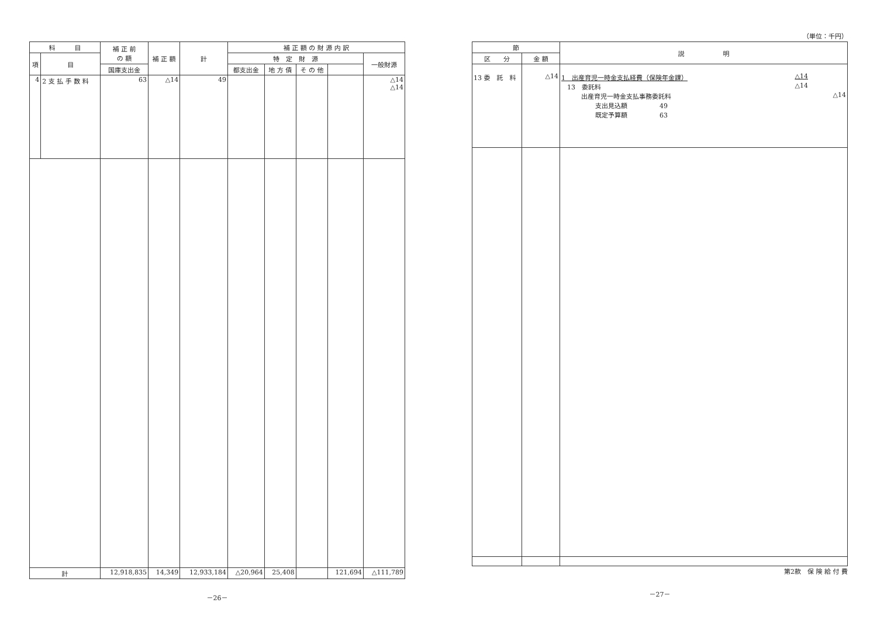| 科 目 | | 補 正 前 の 額 | 補 正 額 | 計 | 補 正 額 の 財 源 内 訳 | | | | |
| --- | --- | --- | --- | --- | --- | --- | --- | --- | --- |
| 項 | 目 | | | | 特 定 財 源 | | | | 一般財源 |
| | | 国庫支出金 | | | 都支出金 | 地 方 債 | そ の 他 | | |
| 4 | 2 支 払 手 数 料 | 63 | △14 | 49 | | | | | △14 △14 |
| 計 | | 12,918,835 | 14,349 | 12,933,184 | △20,964 | 25,408 | | 121,694 | △111,789 |
－26－
（単位：千円）
| 節 | | 説 明 |
| --- | --- | --- |
| 区 分 | 金 額 | |
| 13 委 託 料 | △14 | 1 出産育児一時金支払経費（保険年金課） △14 13 委託料 △14 出産育児一時金支払事務委託料 △14 支出見込額 49 既定予算額 63 |
第2款　保 険 給 付 費
－27－